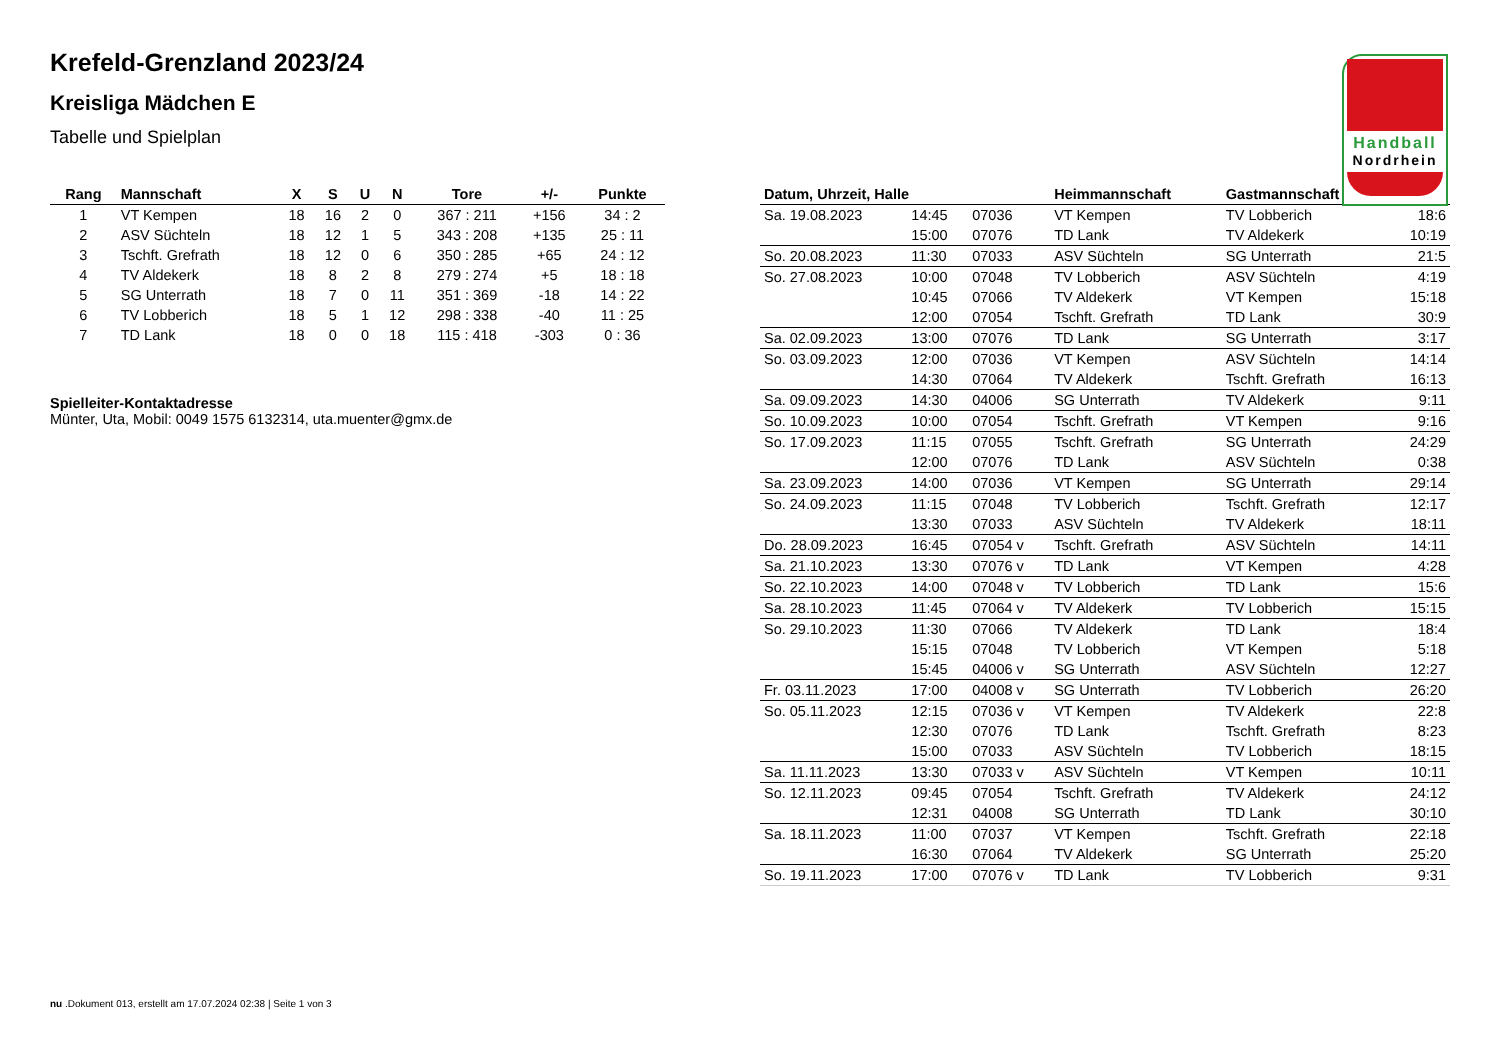Handball
Nordrhein
Krefeld-Grenzland 2023/24
Kreisliga Mädchen E
Tabelle und Spielplan
| Rang | Mannschaft | X | S | U | N | Tore | +/- | Punkte |
| --- | --- | --- | --- | --- | --- | --- | --- | --- |
| 1 | VT Kempen | 18 | 16 | 2 | 0 | 367 : 211 | +156 | 34 : 2 |
| 2 | ASV Süchteln | 18 | 12 | 1 | 5 | 343 : 208 | +135 | 25 : 11 |
| 3 | Tschft. Grefrath | 18 | 12 | 0 | 6 | 350 : 285 | +65 | 24 : 12 |
| 4 | TV Aldekerk | 18 | 8 | 2 | 8 | 279 : 274 | +5 | 18 : 18 |
| 5 | SG Unterrath | 18 | 7 | 0 | 11 | 351 : 369 | -18 | 14 : 22 |
| 6 | TV Lobberich | 18 | 5 | 1 | 12 | 298 : 338 | -40 | 11 : 25 |
| 7 | TD Lank | 18 | 0 | 0 | 18 | 115 : 418 | -303 | 0 : 36 |
Spielleiter-Kontaktadresse
Münter, Uta, Mobil: 0049 1575 6132314, uta.muenter@gmx.de
| Datum, Uhrzeit, Halle | | | Heimmannschaft | Gastmannschaft | |
| --- | --- | --- | --- | --- | --- |
| Sa. 19.08.2023 | 14:45 | 07036 | VT Kempen | TV Lobberich | 18:6 |
| | 15:00 | 07076 | TD Lank | TV Aldekerk | 10:19 |
| So. 20.08.2023 | 11:30 | 07033 | ASV Süchteln | SG Unterrath | 21:5 |
| So. 27.08.2023 | 10:00 | 07048 | TV Lobberich | ASV Süchteln | 4:19 |
| | 10:45 | 07066 | TV Aldekerk | VT Kempen | 15:18 |
| | 12:00 | 07054 | Tschft. Grefrath | TD Lank | 30:9 |
| Sa. 02.09.2023 | 13:00 | 07076 | TD Lank | SG Unterrath | 3:17 |
| So. 03.09.2023 | 12:00 | 07036 | VT Kempen | ASV Süchteln | 14:14 |
| | 14:30 | 07064 | TV Aldekerk | Tschft. Grefrath | 16:13 |
| Sa. 09.09.2023 | 14:30 | 04006 | SG Unterrath | TV Aldekerk | 9:11 |
| So. 10.09.2023 | 10:00 | 07054 | Tschft. Grefrath | VT Kempen | 9:16 |
| So. 17.09.2023 | 11:15 | 07055 | Tschft. Grefrath | SG Unterrath | 24:29 |
| | 12:00 | 07076 | TD Lank | ASV Süchteln | 0:38 |
| Sa. 23.09.2023 | 14:00 | 07036 | VT Kempen | SG Unterrath | 29:14 |
| So. 24.09.2023 | 11:15 | 07048 | TV Lobberich | Tschft. Grefrath | 12:17 |
| | 13:30 | 07033 | ASV Süchteln | TV Aldekerk | 18:11 |
| Do. 28.09.2023 | 16:45 | 07054 v | Tschft. Grefrath | ASV Süchteln | 14:11 |
| Sa. 21.10.2023 | 13:30 | 07076 v | TD Lank | VT Kempen | 4:28 |
| So. 22.10.2023 | 14:00 | 07048 v | TV Lobberich | TD Lank | 15:6 |
| Sa. 28.10.2023 | 11:45 | 07064 v | TV Aldekerk | TV Lobberich | 15:15 |
| So. 29.10.2023 | 11:30 | 07066 | TV Aldekerk | TD Lank | 18:4 |
| | 15:15 | 07048 | TV Lobberich | VT Kempen | 5:18 |
| | 15:45 | 04006 v | SG Unterrath | ASV Süchteln | 12:27 |
| Fr. 03.11.2023 | 17:00 | 04008 v | SG Unterrath | TV Lobberich | 26:20 |
| So. 05.11.2023 | 12:15 | 07036 v | VT Kempen | TV Aldekerk | 22:8 |
| | 12:30 | 07076 | TD Lank | Tschft. Grefrath | 8:23 |
| | 15:00 | 07033 | ASV Süchteln | TV Lobberich | 18:15 |
| Sa. 11.11.2023 | 13:30 | 07033 v | ASV Süchteln | VT Kempen | 10:11 |
| So. 12.11.2023 | 09:45 | 07054 | Tschft. Grefrath | TV Aldekerk | 24:12 |
| | 12:31 | 04008 | SG Unterrath | TD Lank | 30:10 |
| Sa. 18.11.2023 | 11:00 | 07037 | VT Kempen | Tschft. Grefrath | 22:18 |
| | 16:30 | 07064 | TV Aldekerk | SG Unterrath | 25:20 |
| So. 19.11.2023 | 17:00 | 07076 v | TD Lank | TV Lobberich | 9:31 |
nu .Dokument 013, erstellt am 17.07.2024 02:38 | Seite 1 von 3